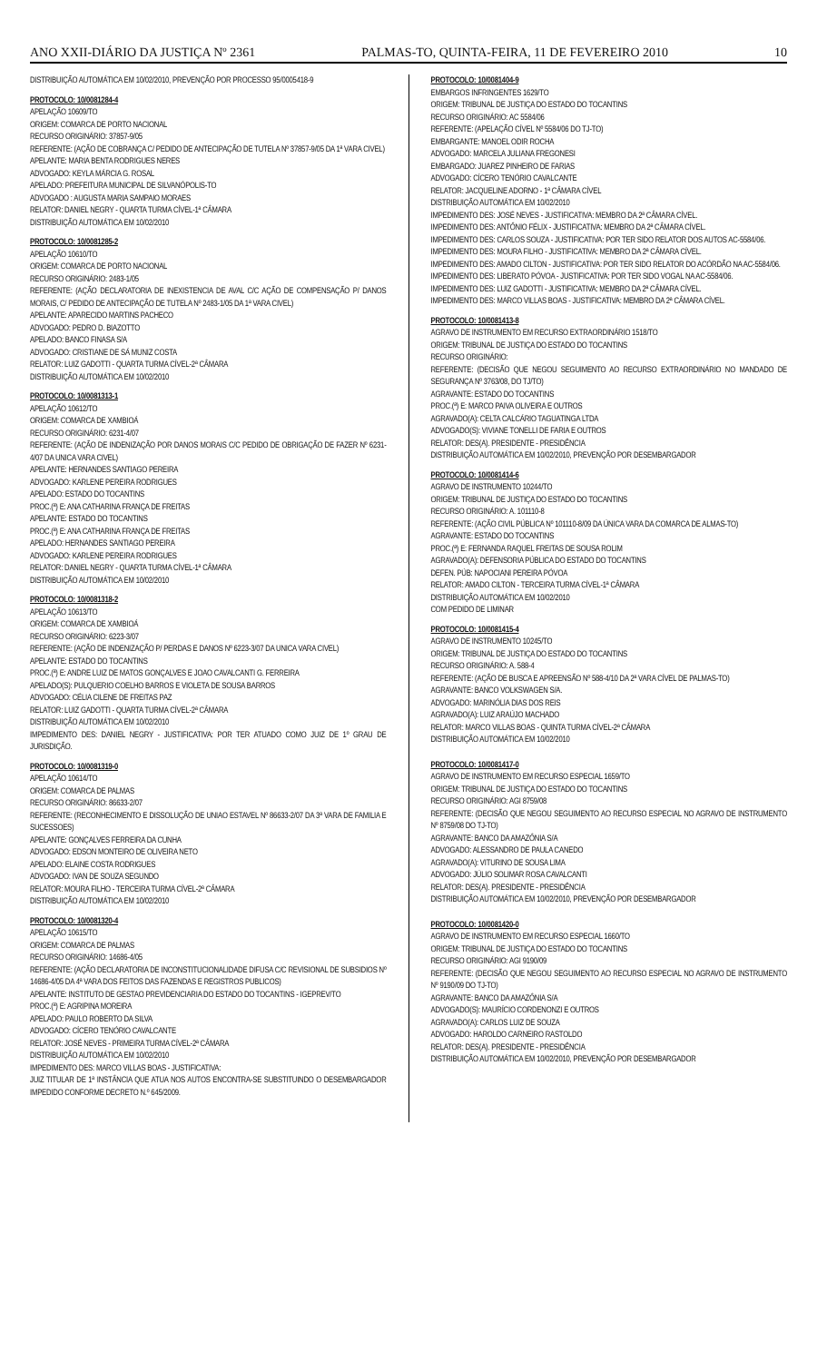ANO XXII-DIÁRIO DA JUSTIÇA Nº 2361 PALMAS-TO, QUINTA-FEIRA, 11 DE FEVEREIRO 2010 10
DISTRIBUIÇÃO AUTOMÁTICA EM 10/02/2010, PREVENÇÃO POR PROCESSO 95/0005418-9
PROTOCOLO: 10/0081284-4
APELAÇÃO 10609/TO
ORIGEM: COMARCA DE PORTO NACIONAL
RECURSO ORIGINÁRIO: 37857-9/05
REFERENTE: (AÇÃO DE COBRANÇA C/ PEDIDO DE ANTECIPAÇÃO DE TUTELA Nº 37857-9/05 DA 1ª VARA CIVEL)
APELANTE: MARIA BENTA RODRIGUES NERES
ADVOGADO: KEYLA MÁRCIA G. ROSAL
APELADO: PREFEITURA MUNICIPAL DE SILVANÓPOLIS-TO
ADVOGADO : AUGUSTA MARIA SAMPAIO MORAES
RELATOR: DANIEL NEGRY - QUARTA TURMA CÍVEL-1ª CÂMARA
DISTRIBUIÇÃO AUTOMÁTICA EM 10/02/2010
PROTOCOLO: 10/0081285-2
APELAÇÃO 10610/TO
ORIGEM: COMARCA DE PORTO NACIONAL
RECURSO ORIGINÁRIO: 2483-1/05
REFERENTE: (AÇÃO DECLARATORIA DE INEXISTENCIA DE AVAL C/C AÇÃO DE COMPENSAÇÃO P/ DANOS MORAIS, C/ PEDIDO DE ANTECIPAÇÃO DE TUTELA Nº 2483-1/05 DA 1ª VARA CIVEL)
APELANTE: APARECIDO MARTINS PACHECO
ADVOGADO: PEDRO D. BIAZOTTO
APELADO: BANCO FINASA S/A
ADVOGADO: CRISTIANE DE SÁ MUNIZ COSTA
RELATOR: LUIZ GADOTTI - QUARTA TURMA CÍVEL-2ª CÂMARA
DISTRIBUIÇÃO AUTOMÁTICA EM 10/02/2010
PROTOCOLO: 10/0081313-1
APELAÇÃO 10612/TO
ORIGEM: COMARCA DE XAMBIOÁ
RECURSO ORIGINÁRIO: 6231-4/07
REFERENTE: (AÇÃO DE INDENIZAÇÃO POR DANOS MORAIS C/C PEDIDO DE OBRIGAÇÃO DE FAZER Nº 6231-4/07 DA UNICA VARA CIVEL)
APELANTE: HERNANDES SANTIAGO PEREIRA
ADVOGADO: KARLENE PEREIRA RODRIGUES
APELADO: ESTADO DO TOCANTINS
PROC.(ª) E: ANA CATHARINA FRANÇA DE FREITAS
APELANTE: ESTADO DO TOCANTINS
PROC.(ª) E: ANA CATHARINA FRANÇA DE FREITAS
APELADO: HERNANDES SANTIAGO PEREIRA
ADVOGADO: KARLENE PEREIRA RODRIGUES
RELATOR: DANIEL NEGRY - QUARTA TURMA CÍVEL-1ª CÂMARA
DISTRIBUIÇÃO AUTOMÁTICA EM 10/02/2010
PROTOCOLO: 10/0081318-2
APELAÇÃO 10613/TO
ORIGEM: COMARCA DE XAMBIOÁ
RECURSO ORIGINÁRIO: 6223-3/07
REFERENTE: (AÇÃO DE INDENIZAÇÃO P/ PERDAS E DANOS Nº 6223-3/07 DA UNICA VARA CIVEL)
APELANTE: ESTADO DO TOCANTINS
PROC.(ª) E: ANDRE LUIZ DE MATOS GONÇALVES E JOAO CAVALCANTI G. FERREIRA
APELADO(S): PULQUERIO COELHO BARROS E VIOLETA DE SOUSA BARROS
ADVOGADO: CÉLIA CILENE DE FREITAS PAZ
RELATOR: LUIZ GADOTTI - QUARTA TURMA CÍVEL-2ª CÂMARA
DISTRIBUIÇÃO AUTOMÁTICA EM 10/02/2010
IMPEDIMENTO DES: DANIEL NEGRY - JUSTIFICATIVA: POR TER ATUADO COMO JUIZ DE 1º GRAU DE JURISDIÇÃO.
PROTOCOLO: 10/0081319-0
APELAÇÃO 10614/TO
ORIGEM: COMARCA DE PALMAS
RECURSO ORIGINÁRIO: 86633-2/07
REFERENTE: (RECONHECIMENTO E DISSOLUÇÃO DE UNIAO ESTAVEL Nº 86633-2/07 DA 3ª VARA DE FAMILIA E SUCESSOES)
APELANTE: GONÇALVES FERREIRA DA CUNHA
ADVOGADO: EDSON MONTEIRO DE OLIVEIRA NETO
APELADO: ELAINE COSTA RODRIGUES
ADVOGADO: IVAN DE SOUZA SEGUNDO
RELATOR: MOURA FILHO - TERCEIRA TURMA CÍVEL-2ª CÂMARA
DISTRIBUIÇÃO AUTOMÁTICA EM 10/02/2010
PROTOCOLO: 10/0081320-4
APELAÇÃO 10615/TO
ORIGEM: COMARCA DE PALMAS
RECURSO ORIGINÁRIO: 14686-4/05
REFERENTE: (AÇÃO DECLARATORIA DE INCONSTITUCIONALIDADE DIFUSA C/C REVISIONAL DE SUBSIDIOS Nº 14686-4/05 DA 4ª VARA DOS FEITOS DAS FAZENDAS E REGISTROS PUBLICOS)
APELANTE: INSTITUTO DE GESTAO PREVIDENCIARIA DO ESTADO DO TOCANTINS - IGEPREV/TO
PROC.(ª) E: AGRIPINA MOREIRA
APELADO: PAULO ROBERTO DA SILVA
ADVOGADO: CÍCERO TENÓRIO CAVALCANTE
RELATOR: JOSÉ NEVES - PRIMEIRA TURMA CÍVEL-2ª CÂMARA
DISTRIBUIÇÃO AUTOMÁTICA EM 10/02/2010
IMPEDIMENTO DES: MARCO VILLAS BOAS - JUSTIFICATIVA:
JUIZ TITULAR DE 1ª INSTÂNCIA QUE ATUA NOS AUTOS ENCONTRA-SE SUBSTITUINDO O DESEMBARGADOR IMPEDIDO CONFORME DECRETO N.º 645/2009.
PROTOCOLO: 10/0081404-9
EMBARGOS INFRINGENTES 1629/TO
ORIGEM: TRIBUNAL DE JUSTIÇA DO ESTADO DO TOCANTINS
RECURSO ORIGINÁRIO: AC 5584/06
REFERENTE: (APELAÇÃO CÍVEL Nº 5584/06 DO TJ-TO)
EMBARGANTE: MANOEL ODIR ROCHA
ADVOGADO: MARCELA JULIANA FREGONESI
EMBARGADO: JUAREZ PINHEIRO DE FARIAS
ADVOGADO: CÍCERO TENÓRIO CAVALCANTE
RELATOR: JACQUELINE ADORNO - 1ª CÂMARA CÍVEL
DISTRIBUIÇÃO AUTOMÁTICA EM 10/02/2010
IMPEDIMENTO DES: JOSÉ NEVES - JUSTIFICATIVA: MEMBRO DA 2ª CÂMARA CÍVEL.
IMPEDIMENTO DES: ANTÔNIO FÉLIX - JUSTIFICATIVA: MEMBRO DA 2ª CÂMARA CÍVEL.
IMPEDIMENTO DES: CARLOS SOUZA - JUSTIFICATIVA: POR TER SIDO RELATOR DOS AUTOS AC-5584/06.
IMPEDIMENTO DES: MOURA FILHO - JUSTIFICATIVA: MEMBRO DA 2ª CÂMARA CÍVEL.
IMPEDIMENTO DES: AMADO CILTON - JUSTIFICATIVA: POR TER SIDO RELATOR DO ACÓRDÃO NA AC-5584/06.
IMPEDIMENTO DES: LIBERATO PÓVOA - JUSTIFICATIVA: POR TER SIDO VOGAL NA AC-5584/06.
IMPEDIMENTO DES: LUIZ GADOTTI - JUSTIFICATIVA: MEMBRO DA 2ª CÂMARA CÍVEL.
IMPEDIMENTO DES: MARCO VILLAS BOAS - JUSTIFICATIVA: MEMBRO DA 2ª CÂMARA CÍVEL.
PROTOCOLO: 10/0081413-8
AGRAVO DE INSTRUMENTO EM RECURSO EXTRAORDINÁRIO 1518/TO
ORIGEM: TRIBUNAL DE JUSTIÇA DO ESTADO DO TOCANTINS
RECURSO ORIGINÁRIO:
REFERENTE: (DECISÃO QUE NEGOU SEGUIMENTO AO RECURSO EXTRAORDINÁRIO NO MANDADO DE SEGURANÇA Nº 3763/08, DO TJ/TO)
AGRAVANTE: ESTADO DO TOCANTINS
PROC.(ª) E: MARCO PAIVA OLIVEIRA E OUTROS
AGRAVADO(A): CELTA CALCÁRIO TAGUATINGA LTDA
ADVOGADO(S): VIVIANE TONELLI DE FARIA E OUTROS
RELATOR: DES(A). PRESIDENTE - PRESIDÊNCIA
DISTRIBUIÇÃO AUTOMÁTICA EM 10/02/2010, PREVENÇÃO POR DESEMBARGADOR
PROTOCOLO: 10/0081414-6
AGRAVO DE INSTRUMENTO 10244/TO
ORIGEM: TRIBUNAL DE JUSTIÇA DO ESTADO DO TOCANTINS
RECURSO ORIGINÁRIO: A. 101110-8
REFERENTE: (AÇÃO CIVIL PÚBLICA Nº 101110-8/09 DA ÚNICA VARA DA COMARCA DE ALMAS-TO)
AGRAVANTE: ESTADO DO TOCANTINS
PROC.(ª) E: FERNANDA RAQUEL FREITAS DE SOUSA ROLIM
AGRAVADO(A): DEFENSORIA PÚBLICA DO ESTADO DO TOCANTINS
DEFEN. PÚB: NAPOCIANI PEREIRA PÓVOA
RELATOR: AMADO CILTON - TERCEIRA TURMA CÍVEL-1ª CÂMARA
DISTRIBUIÇÃO AUTOMÁTICA EM 10/02/2010
COM PEDIDO DE LIMINAR
PROTOCOLO: 10/0081415-4
AGRAVO DE INSTRUMENTO 10245/TO
ORIGEM: TRIBUNAL DE JUSTIÇA DO ESTADO DO TOCANTINS
RECURSO ORIGINÁRIO: A. 588-4
REFERENTE: (AÇÃO DE BUSCA E APREENSÃO Nº 588-4/10 DA 2ª VARA CÍVEL DE PALMAS-TO)
AGRAVANTE: BANCO VOLKSWAGEN S/A.
ADVOGADO: MARINÓLIA DIAS DOS REIS
AGRAVADO(A): LUIZ ARAÚJO MACHADO
RELATOR: MARCO VILLAS BOAS - QUINTA TURMA CÍVEL-2ª CÂMARA
DISTRIBUIÇÃO AUTOMÁTICA EM 10/02/2010
PROTOCOLO: 10/0081417-0
AGRAVO DE INSTRUMENTO EM RECURSO ESPECIAL 1659/TO
ORIGEM: TRIBUNAL DE JUSTIÇA DO ESTADO DO TOCANTINS
RECURSO ORIGINÁRIO: AGI 8759/08
REFERENTE: (DECISÃO QUE NEGOU SEGUIMENTO AO RECURSO ESPECIAL NO AGRAVO DE INSTRUMENTO Nº 8759/08 DO TJ-TO)
AGRAVANTE: BANCO DA AMAZÔNIA S/A
ADVOGADO: ALESSANDRO DE PAULA CANEDO
AGRAVADO(A): VITURINO DE SOUSA LIMA
ADVOGADO: JÚLIO SOLIMAR ROSA CAVALCANTI
RELATOR: DES(A). PRESIDENTE - PRESIDÊNCIA
DISTRIBUIÇÃO AUTOMÁTICA EM 10/02/2010, PREVENÇÃO POR DESEMBARGADOR
PROTOCOLO: 10/0081420-0
AGRAVO DE INSTRUMENTO EM RECURSO ESPECIAL 1660/TO
ORIGEM: TRIBUNAL DE JUSTIÇA DO ESTADO DO TOCANTINS
RECURSO ORIGINÁRIO: AGI 9190/09
REFERENTE: (DECISÃO QUE NEGOU SEGUIMENTO AO RECURSO ESPECIAL NO AGRAVO DE INSTRUMENTO Nº 9190/09 DO TJ-TO)
AGRAVANTE: BANCO DA AMAZÔNIA S/A
ADVOGADO(S): MAURÍCIO CORDENONZI E OUTROS
AGRAVADO(A): CARLOS LUIZ DE SOUZA
ADVOGADO: HAROLDO CARNEIRO RASTOLDO
RELATOR: DES(A). PRESIDENTE - PRESIDÊNCIA
DISTRIBUIÇÃO AUTOMÁTICA EM 10/02/2010, PREVENÇÃO POR DESEMBARGADOR